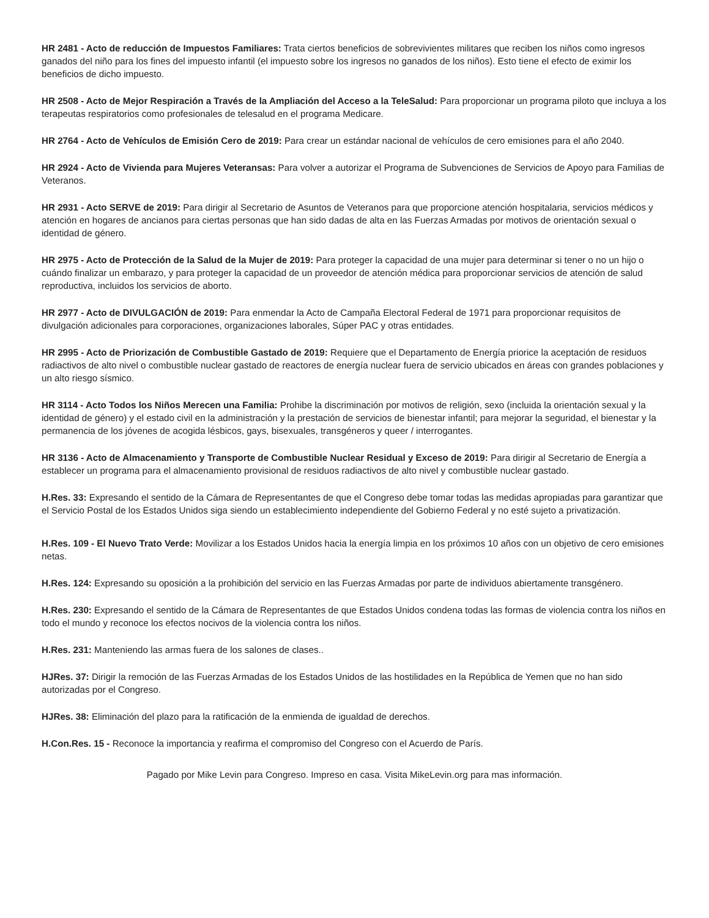HR 2481 - Acto de reducción de Impuestos Familiares: Trata ciertos beneficios de sobrevivientes militares que reciben los niños como ingresos ganados del niño para los fines del impuesto infantil (el impuesto sobre los ingresos no ganados de los niños). Esto tiene el efecto de eximir los beneficios de dicho impuesto.
HR 2508 - Acto de Mejor Respiración a Través de la Ampliación del Acceso a la TeleSalud: Para proporcionar un programa piloto que incluya a los terapeutas respiratorios como profesionales de telesalud en el programa Medicare.
HR 2764 - Acto de Vehículos de Emisión Cero de 2019: Para crear un estándar nacional de vehículos de cero emisiones para el año 2040.
HR 2924 - Acto de Vivienda para Mujeres Veteransas: Para volver a autorizar el Programa de Subvenciones de Servicios de Apoyo para Familias de Veteranos.
HR 2931 - Acto SERVE de 2019: Para dirigir al Secretario de Asuntos de Veteranos para que proporcione atención hospitalaria, servicios médicos y atención en hogares de ancianos para ciertas personas que han sido dadas de alta en las Fuerzas Armadas por motivos de orientación sexual o identidad de género.
HR 2975 - Acto de Protección de la Salud de la Mujer de 2019: Para proteger la capacidad de una mujer para determinar si tener o no un hijo o cuándo finalizar un embarazo, y para proteger la capacidad de un proveedor de atención médica para proporcionar servicios de atención de salud reproductiva, incluidos los servicios de aborto.
HR 2977 - Acto de DIVULGACIÓN de 2019: Para enmendar la Acto de Campaña Electoral Federal de 1971 para proporcionar requisitos de divulgación adicionales para corporaciones, organizaciones laborales, Súper PAC y otras entidades.
HR 2995 - Acto de Priorización de Combustible Gastado de 2019: Requiere que el Departamento de Energía priorice la aceptación de residuos radiactivos de alto nivel o combustible nuclear gastado de reactores de energía nuclear fuera de servicio ubicados en áreas con grandes poblaciones y un alto riesgo sísmico.
HR 3114 - Acto Todos los Niños Merecen una Familia: Prohibe la discriminación por motivos de religión, sexo (incluida la orientación sexual y la identidad de género) y el estado civil en la administración y la prestación de servicios de bienestar infantil; para mejorar la seguridad, el bienestar y la permanencia de los jóvenes de acogida lésbicos, gays, bisexuales, transgéneros y queer / interrogantes.
HR 3136 - Acto de Almacenamiento y Transporte de Combustible Nuclear Residual y Exceso de 2019: Para dirigir al Secretario de Energía a establecer un programa para el almacenamiento provisional de residuos radiactivos de alto nivel y combustible nuclear gastado.
H.Res. 33: Expresando el sentido de la Cámara de Representantes de que el Congreso debe tomar todas las medidas apropiadas para garantizar que el Servicio Postal de los Estados Unidos siga siendo un establecimiento independiente del Gobierno Federal y no esté sujeto a privatización.
H.Res. 109 - El Nuevo Trato Verde: Movilizar a los Estados Unidos hacia la energía limpia en los próximos 10 años con un objetivo de cero emisiones netas.
H.Res. 124: Expresando su oposición a la prohibición del servicio en las Fuerzas Armadas por parte de individuos abiertamente transgénero.
H.Res. 230: Expresando el sentido de la Cámara de Representantes de que Estados Unidos condena todas las formas de violencia contra los niños en todo el mundo y reconoce los efectos nocivos de la violencia contra los niños.
H.Res. 231: Manteniendo las armas fuera de los salones de clases..
HJRes. 37: Dirigir la remoción de las Fuerzas Armadas de los Estados Unidos de las hostilidades en la República de Yemen que no han sido autorizadas por el Congreso.
HJRes. 38: Eliminación del plazo para la ratificación de la enmienda de igualdad de derechos.
H.Con.Res. 15 - Reconoce la importancia y reafirma el compromiso del Congreso con el Acuerdo de París.
Pagado por Mike Levin para Congreso. Impreso en casa. Visita MikeLevin.org para mas información.